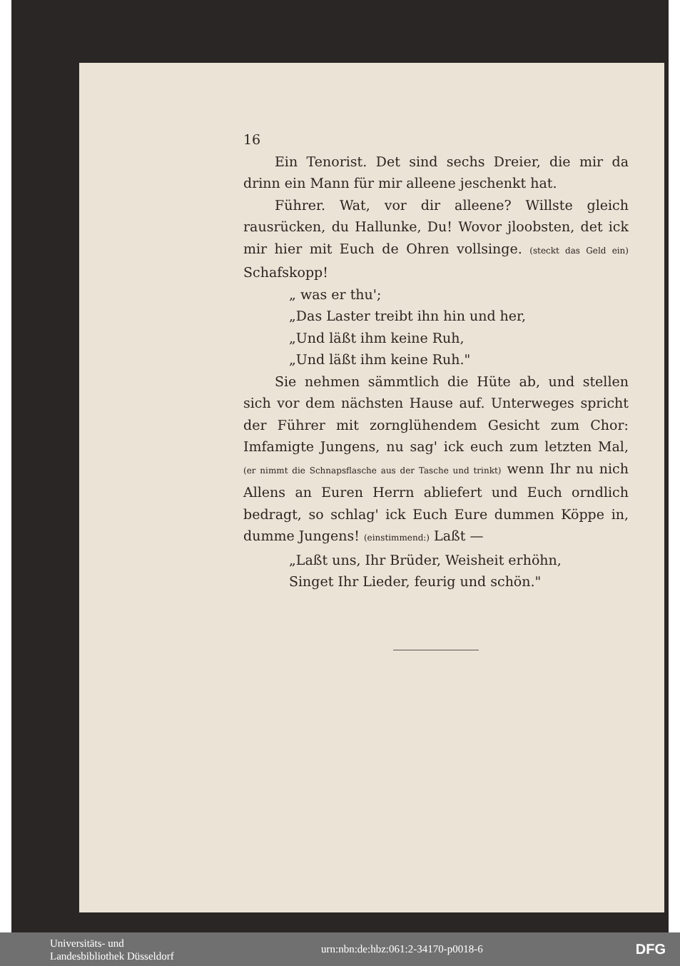16
Ein Tenorist. Det sind sechs Dreier, die mir da drinn ein Mann für mir alleene jeschenkt hat.
Führer. Wat, vor dir alleene? Willste gleich rausrücken, du Hallunke, Du! Wovor jloobsten, det ick mir hier mit Euch de Ohren vollsinge. (steckt das Geld ein) Schafskopp!
„ was er thu';
„Das Laster treibt ihn hin und her,
„Und läßt ihm keine Ruh,
„Und läßt ihm keine Ruh."
Sie nehmen sämmtlich die Hüte ab, und stellen sich vor dem nächsten Hause auf. Unterweges spricht der Führer mit zornglühendem Gesicht zum Chor: Imfamigte Jungens, nu sag' ick euch zum letzten Mal, (er nimmt die Schnapsflasche aus der Tasche und trinkt) wenn Ihr nu nich Allens an Euren Herrn abliefert und Euch orndlich bedragt, so schlag' ick Euch Eure dummen Köppe in, dumme Jungens! (einstimmend:) Laßt —
„Laßt uns, Ihr Brüder, Weisheit erhöhn,
Singet Ihr Lieder, feurig und schön."
Universitäts- und
Landesbibliothek Düsseldorf
urn:nbn:de:hbz:061:2-34170-p0018-6
DFG